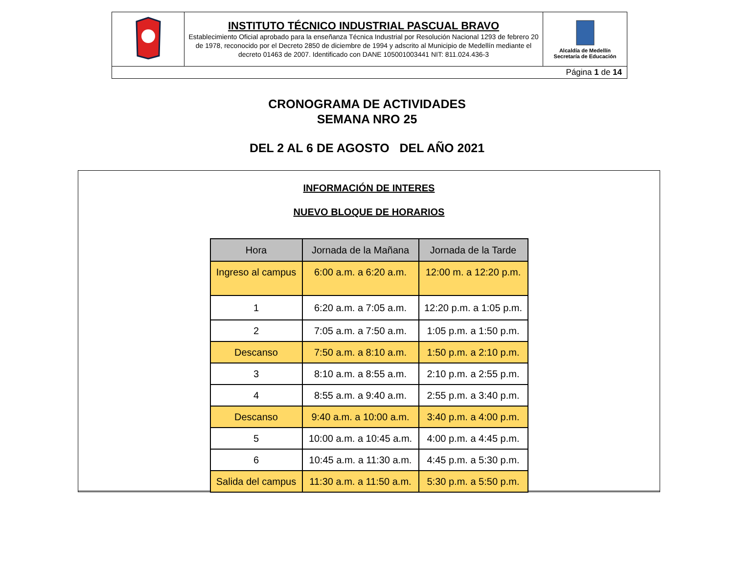| | INSTITUTO TÉCNICO INDUSTRIAL PASCUAL BRAVO Establecimiento Oficial aprobado para la enseñanza Técnica Industrial por Resolución Nacional 1293 de febrero 20 de 1978, reconocido por el Decreto 2850 de diciembre de 1994 y adscrito al Municipio de Medellín mediante el decreto 01463 de 2007. Identificado con DANE 105001003441 NIT: 811.024.436-3 | Alcaldía de Medellín Secretaría de Educación |
| Página 1 de 14 | | |
CRONOGRAMA DE ACTIVIDADES
SEMANA NRO 25
DEL 2 AL 6 DE AGOSTO DEL AÑO 2021
INFORMACIÓN DE INTERES
NUEVO BLOQUE DE HORARIOS
| Hora | Jornada de la Mañana | Jornada de la Tarde |
| --- | --- | --- |
| Ingreso al campus | 6:00 a.m. a 6:20 a.m. | 12:00 m. a 12:20 p.m. |
| 1 | 6:20 a.m. a 7:05 a.m. | 12:20 p.m. a 1:05 p.m. |
| 2 | 7:05 a.m. a 7:50 a.m. | 1:05 p.m. a 1:50 p.m. |
| Descanso | 7:50 a.m. a 8:10 a.m. | 1:50 p.m. a 2:10 p.m. |
| 3 | 8:10 a.m. a 8:55 a.m. | 2:10 p.m. a 2:55 p.m. |
| 4 | 8:55 a.m. a 9:40 a.m. | 2:55 p.m. a 3:40 p.m. |
| Descanso | 9:40 a.m. a 10:00 a.m. | 3:40 p.m. a 4:00 p.m. |
| 5 | 10:00 a.m. a 10:45 a.m. | 4:00 p.m. a 4:45 p.m. |
| 6 | 10:45 a.m. a 11:30 a.m. | 4:45 p.m. a 5:30 p.m. |
| Salida del campus | 11:30 a.m. a 11:50 a.m. | 5:30 p.m. a 5:50 p.m. |